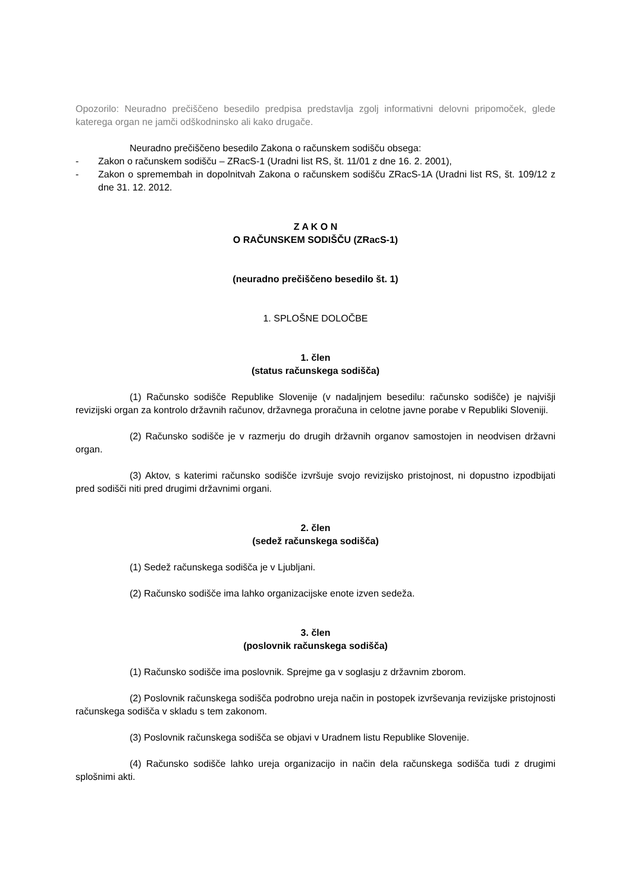Opozorilo: Neuradno prečiščeno besedilo predpisa predstavlja zgolj informativni delovni pripomoček, glede katerega organ ne jamči odškodninsko ali kako drugače.
Neuradno prečiščeno besedilo Zakona o računskem sodišču obsega:
- Zakon o računskem sodišču – ZRacS-1 (Uradni list RS, št. 11/01 z dne 16. 2. 2001),
- Zakon o spremembah in dopolnitvah Zakona o računskem sodišču ZRacS-1A (Uradni list RS, št. 109/12 z dne 31. 12. 2012.
Z A K O N
O RAČUNSKEM SODIŠČU (ZRacS-1)
(neuradno prečiščeno besedilo št. 1)
1. SPLOŠNE DOLOČBE
1. člen
(status računskega sodišča)
(1) Računsko sodišče Republike Slovenije (v nadaljnjem besedilu: računsko sodišče) je najvišji revizijski organ za kontrolo državnih računov, državnega proračuna in celotne javne porabe v Republiki Sloveniji.
(2) Računsko sodišče je v razmerju do drugih državnih organov samostojen in neodvisen državni organ.
(3) Aktov, s katerimi računsko sodišče izvršuje svojo revizijsko pristojnost, ni dopustno izpodbijati pred sodišči niti pred drugimi državnimi organi.
2. člen
(sedež računskega sodišča)
(1) Sedež računskega sodišča je v Ljubljani.
(2) Računsko sodišče ima lahko organizacijske enote izven sedeža.
3. člen
(poslovnik računskega sodišča)
(1) Računsko sodišče ima poslovnik. Sprejme ga v soglasju z državnim zborom.
(2) Poslovnik računskega sodišča podrobno ureja način in postopek izvrševanja revizijske pristojnosti računskega sodišča v skladu s tem zakonom.
(3) Poslovnik računskega sodišča se objavi v Uradnem listu Republike Slovenije.
(4) Računsko sodišče lahko ureja organizacijo in način dela računskega sodišča tudi z drugimi splošnimi akti.